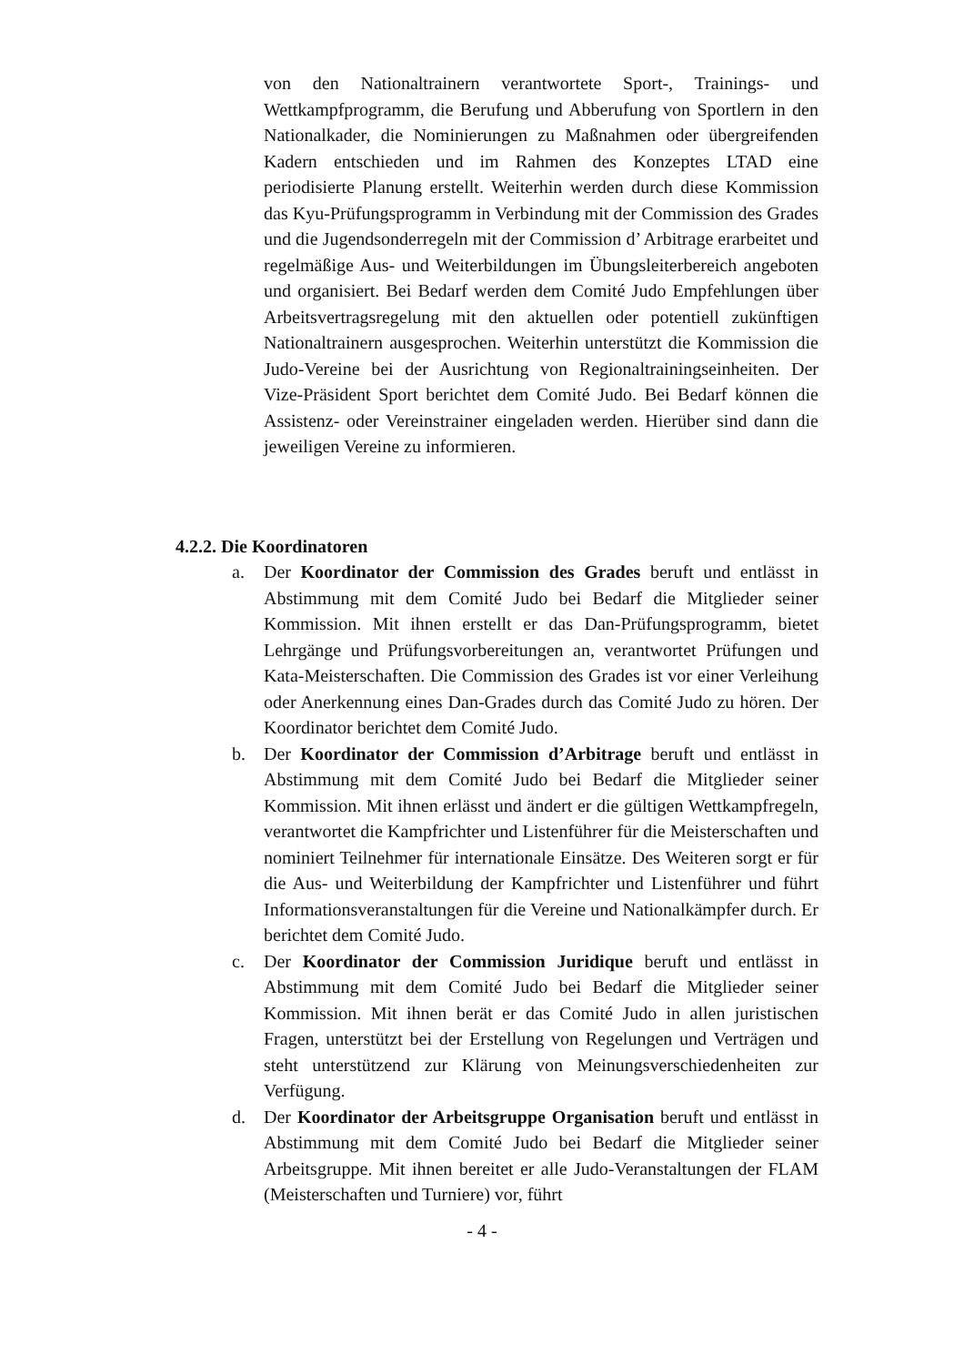von den Nationaltrainern verantwortete Sport-, Trainings- und Wettkampfprogramm, die Berufung und Abberufung von Sportlern in den Nationalkader, die Nominierungen zu Maßnahmen oder übergreifenden Kadern entschieden und im Rahmen des Konzeptes LTAD eine periodisierte Planung erstellt. Weiterhin werden durch diese Kommission das Kyu-Prüfungsprogramm in Verbindung mit der Commission des Grades und die Jugendsonderregeln mit der Commission d’ Arbitrage erarbeitet und regelmäßige Aus- und Weiterbildungen im Übungsleiterbereich angeboten und organisiert. Bei Bedarf werden dem Comité Judo Empfehlungen über Arbeitsvertragsregelung mit den aktuellen oder potentiell zukünftigen Nationaltrainern ausgesprochen. Weiterhin unterstützt die Kommission die Judo-Vereine bei der Ausrichtung von Regionaltrainingseinheiten. Der Vize-Präsident Sport berichtet dem Comité Judo. Bei Bedarf können die Assistenz- oder Vereinstrainer eingeladen werden. Hierüber sind dann die jeweiligen Vereine zu informieren.
4.2.2. Die Koordinatoren
a. Der Koordinator der Commission des Grades beruft und entlässt in Abstimmung mit dem Comité Judo bei Bedarf die Mitglieder seiner Kommission. Mit ihnen erstellt er das Dan-Prüfungsprogramm, bietet Lehrgänge und Prüfungsvorbereitungen an, verantwortet Prüfungen und Kata-Meisterschaften. Die Commission des Grades ist vor einer Verleihung oder Anerkennung eines Dan-Grades durch das Comité Judo zu hören. Der Koordinator berichtet dem Comité Judo.
b. Der Koordinator der Commission d’Arbitrage beruft und entlässt in Abstimmung mit dem Comité Judo bei Bedarf die Mitglieder seiner Kommission. Mit ihnen erlässt und ändert er die gültigen Wettkampfregeln, verantwortet die Kampfrichter und Listenführer für die Meisterschaften und nominiert Teilnehmer für internationale Einsätze. Des Weiteren sorgt er für die Aus- und Weiterbildung der Kampfrichter und Listenführer und führt Informationsveranstaltungen für die Vereine und Nationalkämpfer durch. Er berichtet dem Comité Judo.
c. Der Koordinator der Commission Juridique beruft und entlässt in Abstimmung mit dem Comité Judo bei Bedarf die Mitglieder seiner Kommission. Mit ihnen berät er das Comité Judo in allen juristischen Fragen, unterstützt bei der Erstellung von Regelungen und Verträgen und steht unterstützend zur Klärung von Meinungsverschiedenheiten zur Verfügung.
d. Der Koordinator der Arbeitsgruppe Organisation beruft und entlässt in Abstimmung mit dem Comité Judo bei Bedarf die Mitglieder seiner Arbeitsgruppe. Mit ihnen bereitet er alle Judo-Veranstaltungen der FLAM (Meisterschaften und Turniere) vor, führt
- 4 -